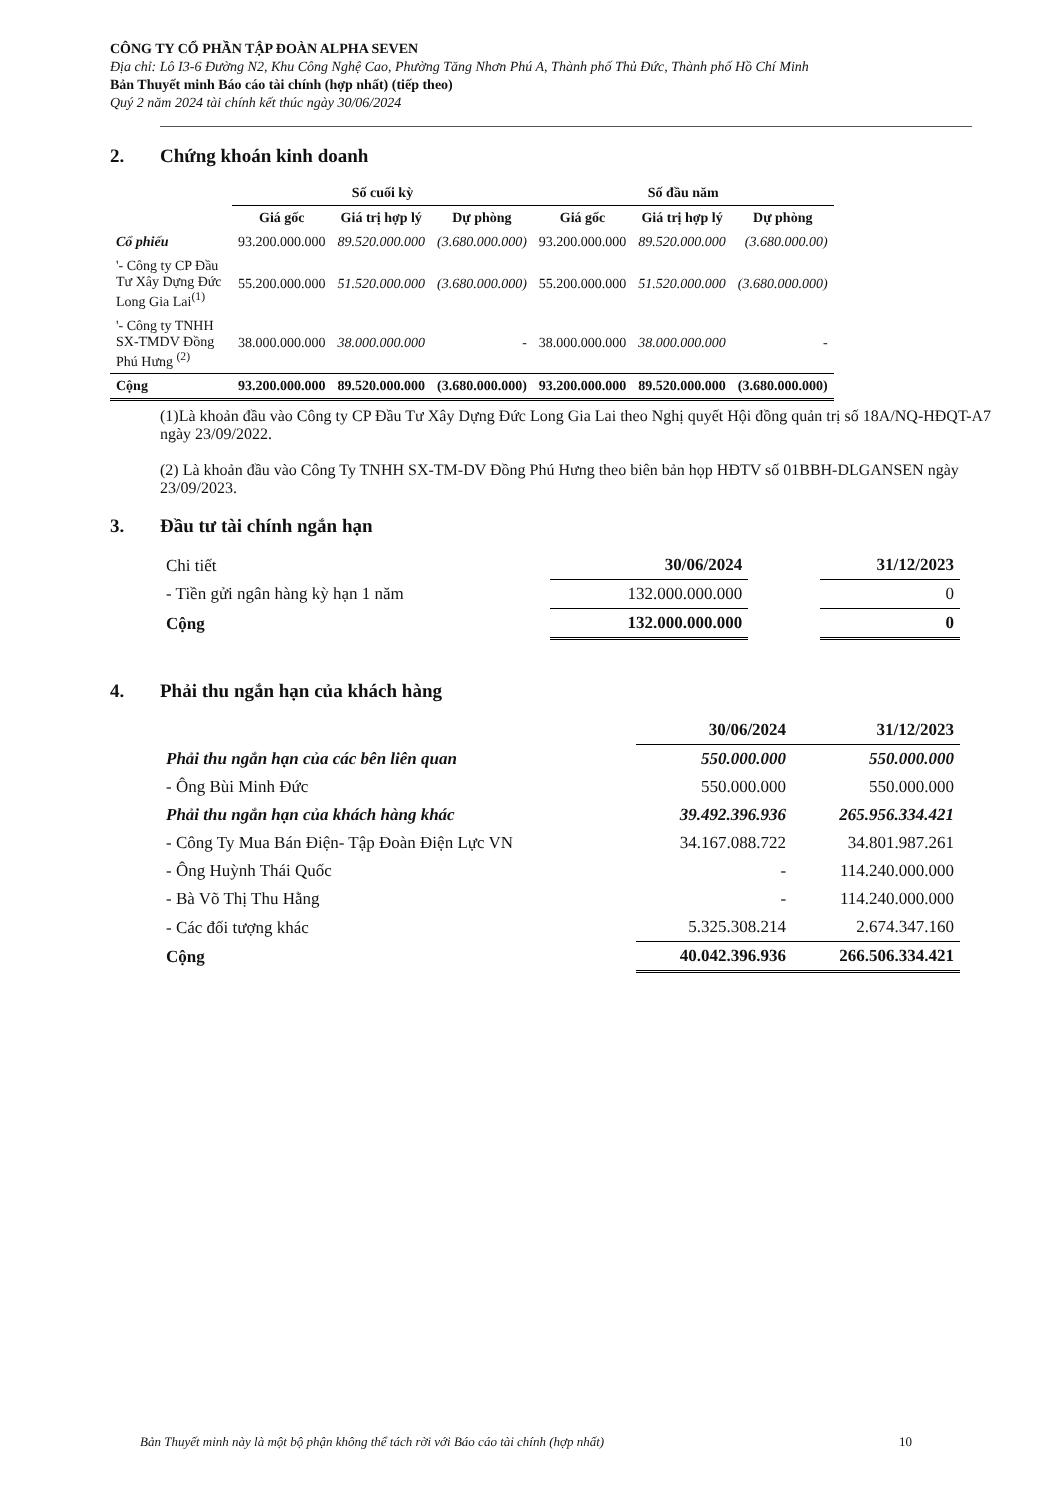CÔNG TY CỔ PHẦN TẬP ĐOÀN ALPHA SEVEN
Địa chỉ: Lô I3-6 Đường N2, Khu Công Nghệ Cao, Phường Tăng Nhơn Phú A, Thành phố Thủ Đức, Thành phố Hồ Chí Minh
Bản Thuyết minh Báo cáo tài chính (hợp nhất) (tiếp theo)
Quý 2 năm 2024 tài chính kết thúc ngày 30/06/2024
2. Chứng khoán kinh doanh
| | Số cuối kỳ | | | Số đầu năm | | |
| --- | --- | --- | --- | --- | --- | --- |
| | Giá gốc | Giá trị hợp lý | Dự phòng | Giá gốc | Giá trị hợp lý | Dự phòng |
| Cổ phiếu | 93.200.000.000 | 89.520.000.000 | (3.680.000.000) | 93.200.000.000 | 89.520.000.000 | (3.680.000.00) |
| '- Công ty CP Đầu Tư Xây Dựng Đức Long Gia Lai<sup>(1)</sup> | 55.200.000.000 | 51.520.000.000 | (3.680.000.000) | 55.200.000.000 | 51.520.000.000 | (3.680.000.000) |
| '- Công ty TNHH SX-TMDV Đồng Phú Hưng <sup>(2)</sup> | 38.000.000.000 | 38.000.000.000 | - | 38.000.000.000 | 38.000.000.000 | - |
| Cộng | 93.200.000.000 | 89.520.000.000 | (3.680.000.000) | 93.200.000.000 | 89.520.000.000 | (3.680.000.000) |
(1)Là khoản đầu vào Công ty CP Đầu Tư Xây Dựng Đức Long Gia Lai theo Nghị quyết Hội đồng quản trị số 18A/NQ-HĐQT-A7 ngày 23/09/2022.
(2) Là khoản đầu vào Công Ty TNHH SX-TM-DV Đồng Phú Hưng theo biên bản họp HĐTV số 01BBH-DLGANSEN ngày 23/09/2023.
3. Đầu tư tài chính ngắn hạn
| Chi tiết | 30/06/2024 | | 31/12/2023 |
| - Tiền gửi ngân hàng kỳ hạn 1 năm | 132.000.000.000 | | 0 |
| Cộng | 132.000.000.000 | | 0 |
4. Phải thu ngắn hạn của khách hàng
| | 30/06/2024 | 31/12/2023 |
| Phải thu ngắn hạn của các bên liên quan | 550.000.000 | 550.000.000 |
| - Ông Bùi Minh Đức | 550.000.000 | 550.000.000 |
| Phải thu ngắn hạn của khách hàng khác | 39.492.396.936 | 265.956.334.421 |
| - Công Ty Mua Bán Điện- Tập Đoàn Điện Lực VN | 34.167.088.722 | 34.801.987.261 |
| - Ông Huỳnh Thái Quốc | - | 114.240.000.000 |
| - Bà Võ Thị Thu Hằng | - | 114.240.000.000 |
| - Các đối tượng khác | 5.325.308.214 | 2.674.347.160 |
| Cộng | 40.042.396.936 | 266.506.334.421 |
Bản Thuyết minh này là một bộ phận không thể tách rời với Báo cáo tài chính (hợp nhất) 10